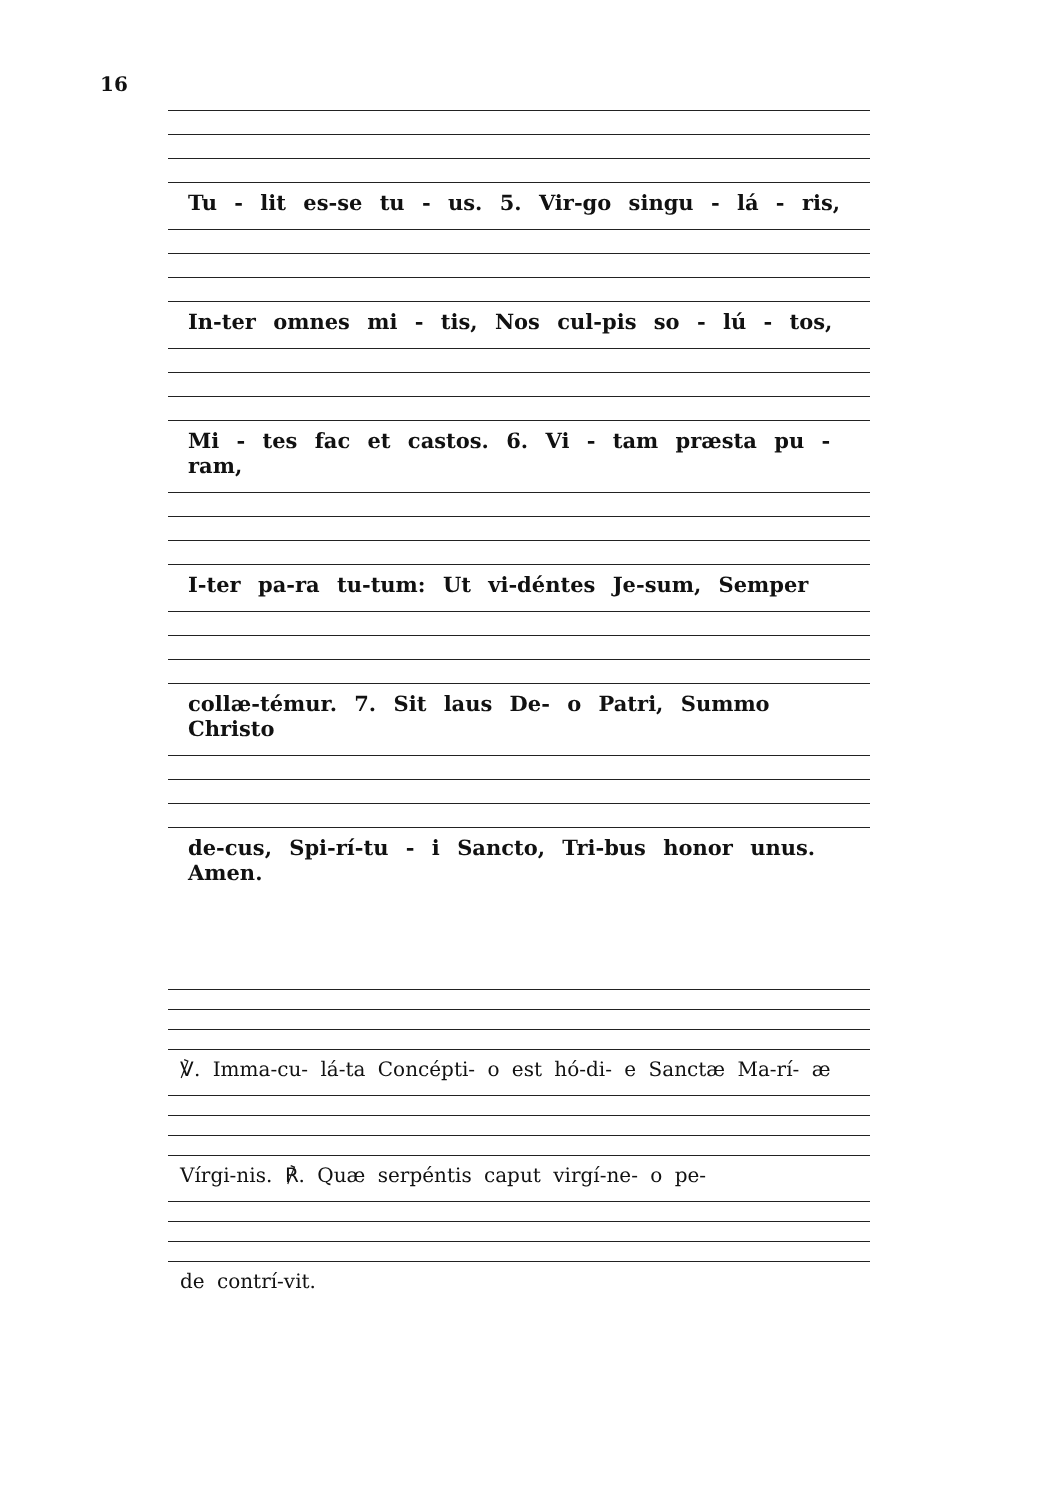16
Tu - lit es-se tu - us. 5. Vir-go singu - lá - ris,
In-ter omnes mi - tis, Nos cul-pis so - lú - tos,
Mi - tes fac et castos. 6. Vi - tam præsta pu - ram,
I-ter pa-ra tu-tum: Ut vi-déntes Je-sum, Semper
collæ-témur. 7. Sit laus De- o Patri, Summo Christo
de-cus, Spi-rí-tu - i Sancto, Tri-bus honor unus. Amen.
℣. Imma-cu- lá-ta Concépti- o est hó-di- e Sanctæ Ma-rí- æ
Vírgi-nis. ℟. Quæ serpéntis caput virgí-ne- o pe-
de contrí-vit.